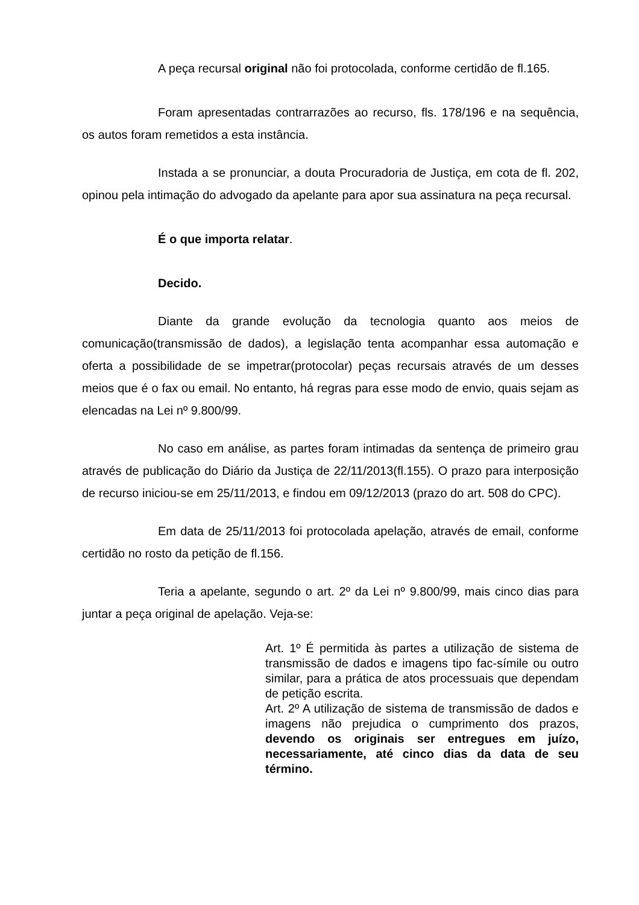A peça recursal original não foi protocolada, conforme certidão de fl.165.
Foram apresentadas contrarrazões ao recurso, fls. 178/196 e na sequência, os autos foram remetidos a esta instância.
Instada a se pronunciar, a douta Procuradoria de Justiça, em cota de fl. 202, opinou pela intimação do advogado da apelante para apor sua assinatura na peça recursal.
É o que importa relatar.
Decido.
Diante da grande evolução da tecnologia quanto aos meios de comunicação(transmissão de dados), a legislação tenta acompanhar essa automação e oferta a possibilidade de se impetrar(protocolar) peças recursais através de um desses meios que é o fax ou email. No entanto, há regras para esse modo de envio, quais sejam as elencadas na Lei nº 9.800/99.
No caso em análise, as partes foram intimadas da sentença de primeiro grau através de publicação do Diário da Justiça de 22/11/2013(fl.155). O prazo para interposição de recurso iniciou-se em 25/11/2013, e findou em 09/12/2013 (prazo do art. 508 do CPC).
Em data de 25/11/2013 foi protocolada apelação, através de email, conforme certidão no rosto da petição de fl.156.
Teria a apelante, segundo o art. 2º da Lei nº 9.800/99, mais cinco dias para juntar a peça original de apelação. Veja-se:
Art. 1º É permitida às partes a utilização de sistema de transmissão de dados e imagens tipo fac-símile ou outro similar, para a prática de atos processuais que dependam de petição escrita.
Art. 2º A utilização de sistema de transmissão de dados e imagens não prejudica o cumprimento dos prazos, devendo os originais ser entregues em juízo, necessariamente, até cinco dias da data de seu término.